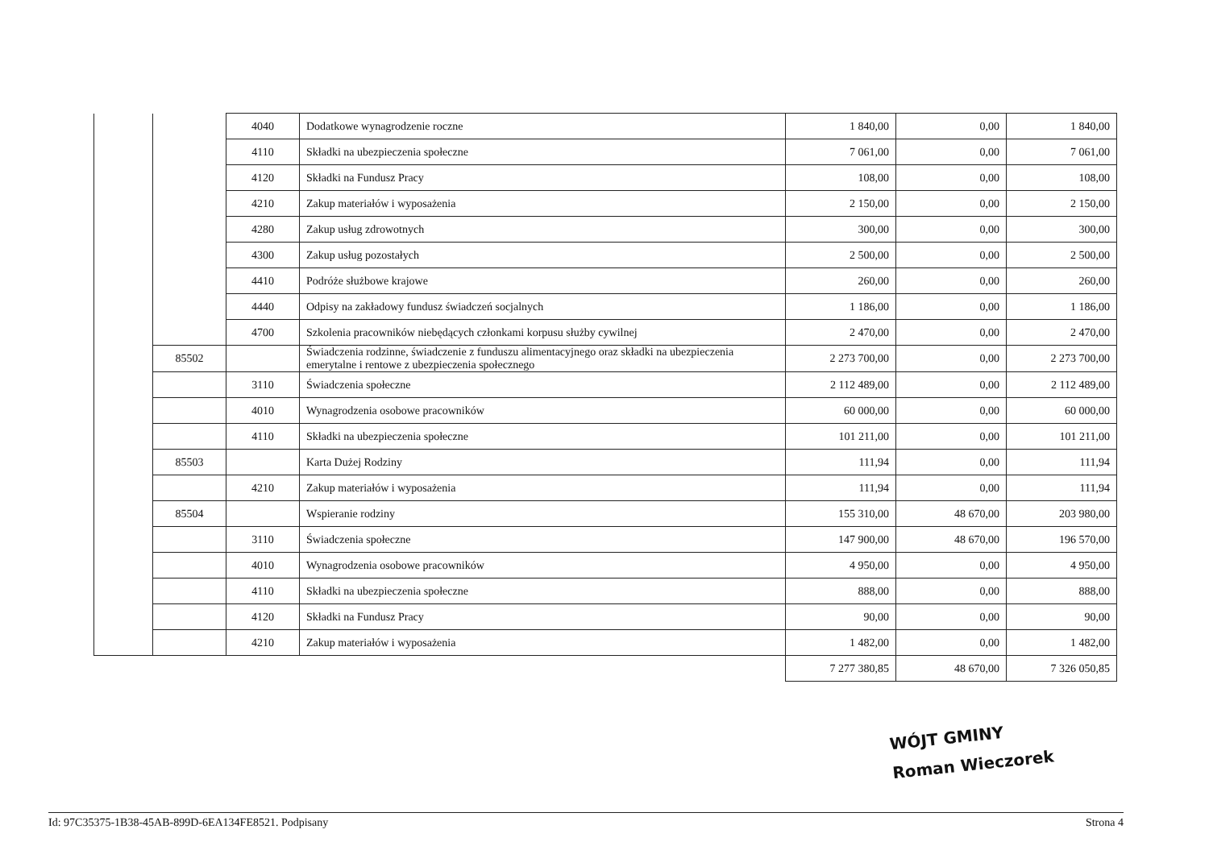| | | 4040 | Dodatkowe wynagrodzenie roczne | 1 840,00 | 0,00 | 1 840,00 |
| | | 4110 | Składki na ubezpieczenia społeczne | 7 061,00 | 0,00 | 7 061,00 |
| | | 4120 | Składki na Fundusz Pracy | 108,00 | 0,00 | 108,00 |
| | | 4210 | Zakup materiałów i wyposażenia | 2 150,00 | 0,00 | 2 150,00 |
| | | 4280 | Zakup usług zdrowotnych | 300,00 | 0,00 | 300,00 |
| | | 4300 | Zakup usług pozostałych | 2 500,00 | 0,00 | 2 500,00 |
| | | 4410 | Podróże służbowe krajowe | 260,00 | 0,00 | 260,00 |
| | | 4440 | Odpisy na zakładowy fundusz świadczeń socjalnych | 1 186,00 | 0,00 | 1 186,00 |
| | | 4700 | Szkolenia pracowników niebędących członkami korpusu służby cywilnej | 2 470,00 | 0,00 | 2 470,00 |
| | 85502 | | Świadczenia rodzinne, świadczenie z funduszu alimentacyjnego oraz składki na ubezpieczenia emerytalne i rentowe z ubezpieczenia społecznego | 2 273 700,00 | 0,00 | 2 273 700,00 |
| | | 3110 | Świadczenia społeczne | 2 112 489,00 | 0,00 | 2 112 489,00 |
| | | 4010 | Wynagrodzenia osobowe pracowników | 60 000,00 | 0,00 | 60 000,00 |
| | | 4110 | Składki na ubezpieczenia społeczne | 101 211,00 | 0,00 | 101 211,00 |
| | 85503 | | Karta Dużej Rodziny | 111,94 | 0,00 | 111,94 |
| | | 4210 | Zakup materiałów i wyposażenia | 111,94 | 0,00 | 111,94 |
| | 85504 | | Wspieranie rodziny | 155 310,00 | 48 670,00 | 203 980,00 |
| | | 3110 | Świadczenia społeczne | 147 900,00 | 48 670,00 | 196 570,00 |
| | | 4010 | Wynagrodzenia osobowe pracowników | 4 950,00 | 0,00 | 4 950,00 |
| | | 4110 | Składki na ubezpieczenia społeczne | 888,00 | 0,00 | 888,00 |
| | | 4120 | Składki na Fundusz Pracy | 90,00 | 0,00 | 90,00 |
| | | 4210 | Zakup materiałów i wyposażenia | 1 482,00 | 0,00 | 1 482,00 |
| | | | | 7 277 380,85 | 48 670,00 | 7 326 050,85 |
WÓJT GMINY
Roman Wieczorek
Id: 97C35375-1B38-45AB-899D-6EA134FE8521. Podpisany Strona 4